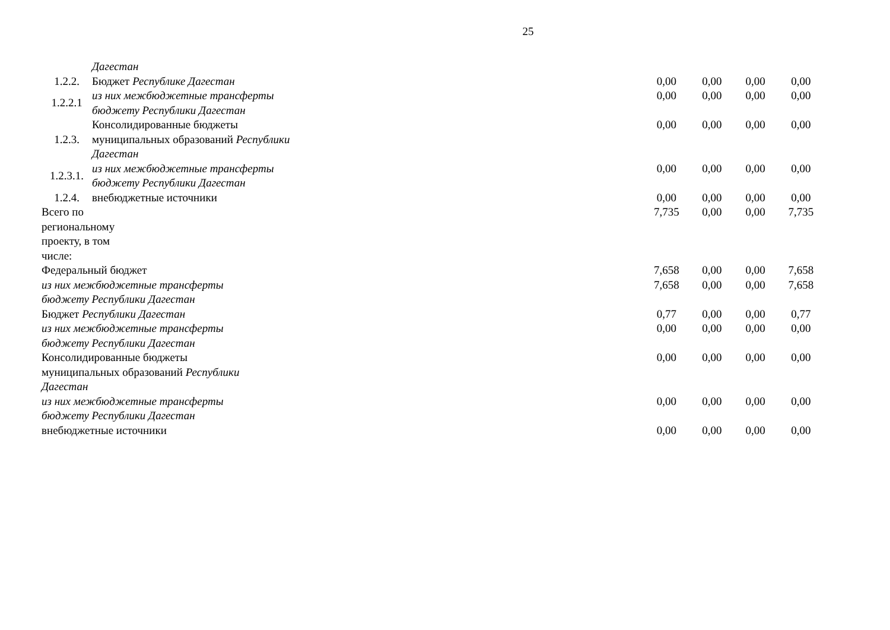25
| | Дагестан | | | | | |
| 1.2.2. | Бюджет Республике Дагестан | | 0,00 | 0,00 | 0,00 | 0,00 |
| 1.2.2.1 | из них межбюджетные трансферты бюджету Республики Дагестан | | 0,00 | 0,00 | 0,00 | 0,00 |
| 1.2.3. | Консолидированные бюджеты муниципальных образований Республики Дагестан | | 0,00 | 0,00 | 0,00 | 0,00 |
| 1.2.3.1. | из них межбюджетные трансферты бюджету Республики Дагестан | | 0,00 | 0,00 | 0,00 | 0,00 |
| 1.2.4. | внебюджетные источники | | 0,00 | 0,00 | 0,00 | 0,00 |
| Всего по региональному проекту, в том числе: | | | 7,735 | 0,00 | 0,00 | 7,735 |
| Федеральный бюджет | | | 7,658 | 0,00 | 0,00 | 7,658 |
| из них межбюджетные трансферты бюджету Республики Дагестан | | | 7,658 | 0,00 | 0,00 | 7,658 |
| Бюджет Республики Дагестан | | | 0,77 | 0,00 | 0,00 | 0,77 |
| из них межбюджетные трансферты бюджету Республики Дагестан | | | 0,00 | 0,00 | 0,00 | 0,00 |
| Консолидированные бюджеты муниципальных образований Республики Дагестан | | | 0,00 | 0,00 | 0,00 | 0,00 |
| из них межбюджетные трансферты бюджету Республики Дагестан | | | 0,00 | 0,00 | 0,00 | 0,00 |
| внебюджетные источники | | | 0,00 | 0,00 | 0,00 | 0,00 |